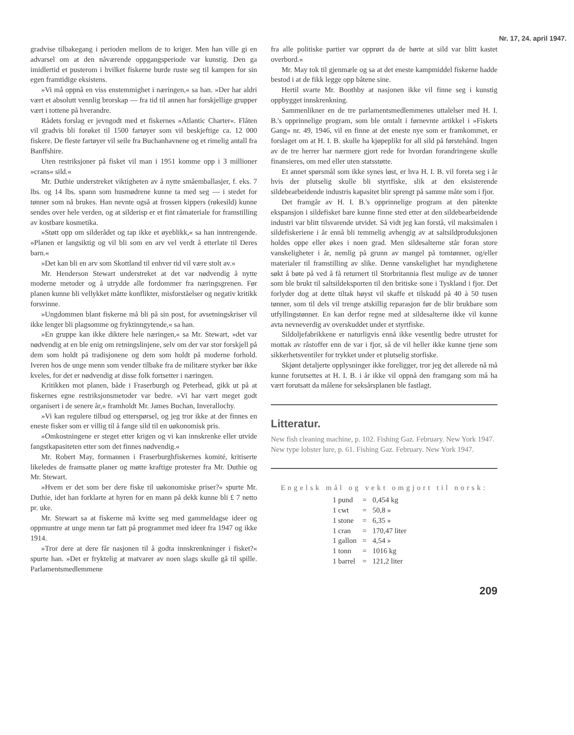Nr. 17, 24. april 1947.
gradvise tilbakegang i perioden mellom de to kriger. Men han ville gi en advarsel om at den nåværende oppgangsperiode var kunstig. Den ga imidlertid et pusterom i hvilket fiskerne burde ruste seg til kampen for sin egen framtidige eksistens.
»Vi må oppnå en viss enstemmighet i næringen,« sa han. »Der har aldri vært et absolutt vennlig brorskap — fra tid til annen har forskjellige grupper vært i tottene på hverandre.
Rådets forslag er jevngodt med et fiskernes »Atlantic Charter«. Flåten vil gradvis bli forøket til 1500 fartøyer som vil beskjeftige ca. 12 000 fiskere. De fleste fartøyer vil seile fra Buchanhavnene og et rimelig antall fra Banffshire.
Uten restriksjoner på fisket vil man i 1951 komme opp i 3 millioner »crans« sild.«
Mr. Duthie understreket viktigheten av å nytte småemballasjer, f. eks. 7 lbs. og 14 lbs. spann som husmødrene kunne ta med seg — i stedet for tønner som nå brukes. Han nevnte også at frossen kippers (røkesild) kunne sendes over hele verden, og at silderisp er et fint råmateriale for framstilling av kostbare kosmetika.
»Støtt opp om silderådet og tap ikke et øyeblikk,« sa han inntrengende. »Planen er langsiktig og vil bli som en arv vel verdt å etterlate til Deres barn.«
»Det kan bli en arv som Skottland til enhver tid vil være stolt av.«
Mr. Henderson Stewart understreket at det var nødvendig å nytte moderne metoder og å utrydde alle fordommer fra næringsgrenen. Før planen kunne bli vellykket måtte konflikter, misforståelser og negativ kritikk forsvinne.
»Ungdommen blant fiskerne må bli på sin post, for avsetningskriser vil ikke lenger bli plagsomme og fryktinngytende,« sa han.
»En gruppe kan ikke diktere hele næringen,« sa Mr. Stewart, »det var nødvendig at en ble enig om retningslinjene, selv om der var stor forskjell på dem som holdt på tradisjonene og dem som holdt på moderne forhold. Iveren hos de unge menn som vender tilbake fra de militære styrker bør ikke kveles, for det er nødvendig at disse folk fortsetter i næringen.
Kritikken mot planen, både i Fraserburgh og Peterhead, gikk ut på at fiskernes egne restriksjonsmetoder var bedre. »Vi har vært meget godt organisert i de senere år,« framholdt Mr. James Buchan, Inverallochy.
»Vi kan regulere tilbud og etterspørsel, og jeg tror ikke at der finnes en eneste fisker som er villig til å fange sild til en uøkonomisk pris.
»Omkostningene er steget etter krigen og vi kan innskrenke eller utvide fangstkapasiteten etter som det finnes nødvendig.«
Mr. Robert May, formannen i Fraserburghfiskernes komité, kritiserte likeledes de framsatte planer og møtte kraftige protester fra Mr. Duthie og Mr. Stewart.
»Hvem er det som ber dere fiske til uøkonomiske priser?« spurte Mr. Duthie, idet han forklarte at hyren for en mann på dekk kunne bli £ 7 netto pr. uke.
Mr. Stewart sa at fiskerne må kvitte seg med gammeldagse ideer og oppmuntre at unge menn tar fatt på programmet med ideer fra 1947 og ikke 1914.
»Tror dere at dere får nasjonen til å godta innskrenkninger i fisket?« spurte han. »Det er fryktelig at matvarer av noen slags skulle gå til spille. Parlamentsmedlemmene
fra alle politiske partier var opprørt da de hørte at sild var blitt kastet overbord.«
Mr. May tok til gjenmæle og sa at det eneste kampmiddel fiskerne hadde bestod i at de fikk legge opp båtene sine.
Hertil svarte Mr. Boothby at nasjonen ikke vil finne seg i kunstig oppbygget innskrenkning.
Sammenlikner en de tre parlamentsmedlemmenes uttalelser med H. I. B.'s opprinnelige program, som ble omtalt i førnevnte artikkel i »Fiskets Gang« nr. 49, 1946, vil en finne at det eneste nye som er framkommet, er forslaget om at H. I. B. skulle ha kjøpeplikt for all sild på førstehånd. Ingen av de tre herrer har nærmere gjort rede for hvordan forandringene skulle finansieres, om med eller uten statsstøtte.
Et annet spørsmål som ikke synes løst, er hva H. I. B. vil foreta seg i år hvis der plutselig skulle bli styrtfiske, slik at den eksisterende sildebearbeidende industris kapasitet blir sprengt på samme måte som i fjor.
Det framgår av H. I. B.'s opprinnelige program at den påtenkte ekspansjon i sildefisket bare kunne finne sted etter at den sildebearbeidende industri var blitt tilsvarende utvidet. Så vidt jeg kan forstå, vil maksimalen i sildefiskeriene i år ennå bli temmelig avhengig av at saltsildproduksjonen holdes oppe eller økes i noen grad. Men sildesalterne står foran store vanskeligheter i år, nemlig på grunn av mangel på tomtønner, og/eller materialer til framstilling av slike. Denne vanskelighet har myndighetene søkt å bøte på ved å få returnert til Storbritannia flest mulige av de tønner som ble brukt til saltsildeksporten til den britiske sone i Tyskland i fjor. Det forlyder dog at dette tiltak høyst vil skaffe et tilskudd på 40 à 50 tusen tønner, som til dels vil trenge atskillig reparasjon før de blir brukbare som utfyllingstønner. En kan derfor regne med at sildesalterne ikke vil kunne avta nevneverdig av overskuddet under et styrtfiske.
Sildoljefabrikkene er naturligvis ennå ikke vesentlig bedre utrustet for mottak av råstoffer enn de var i fjor, så de vil heller ikke kunne tjene som sikkerhetsventiler for trykket under et plutselig storfiske.
Skjønt detaljerte opplysninger ikke foreligger, tror jeg det allerede nå må kunne forutsettes at H. I. B. i år ikke vil oppnå den framgang som må ha vært forutsatt da målene for seksårsplanen ble fastlagt.
Litteratur.
New fish cleaning machine, p. 102. Fishing Gaz. February. New York 1947.
New type lobster lure, p. 61. Fishing Gaz. February. New York 1947.
Engelsk mål og vekt omgjort til norsk:
| 1 pund | = | 0,454 kg |
| 1 cwt | = | 50,8 » |
| 1 stone | = | 6,35 » |
| 1 cran | = | 170,47 liter |
| 1 gallon | = | 4,54 » |
| 1 tonn | = | 1016 kg |
| 1 barrel | = | 121,2 liter |
209